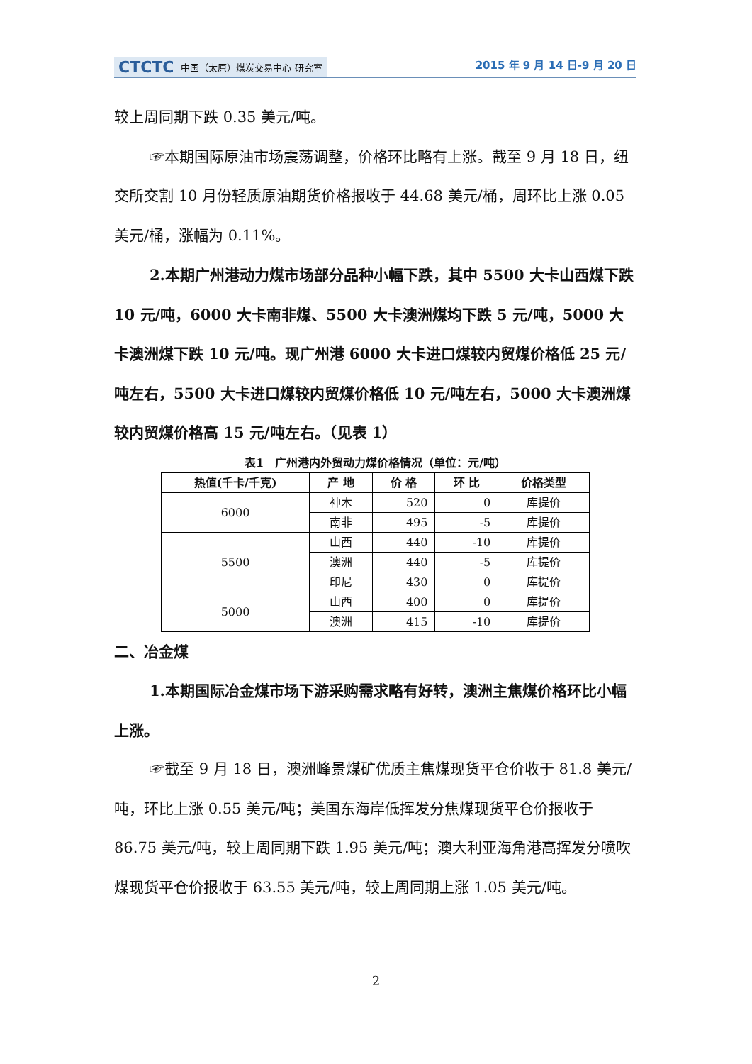CTCTC 中国（太原）煤炭交易中心 研究室
2015 年 9 月 14 日-9 月 20 日
较上周同期下跌 0.35 美元/吨。
☞本期国际原油市场震荡调整，价格环比略有上涨。截至 9 月 18 日，纽交所交割 10 月份轻质原油期货价格报收于 44.68 美元/桶，周环比上涨 0.05 美元/桶，涨幅为 0.11%。
2.本期广州港动力煤市场部分品种小幅下跌，其中 5500 大卡山西煤下跌 10 元/吨，6000 大卡南非煤、5500 大卡澳洲煤均下跌 5 元/吨，5000 大卡澳洲煤下跌 10 元/吨。现广州港 6000 大卡进口煤较内贸煤价格低 25 元/吨左右，5500 大卡进口煤较内贸煤价格低 10 元/吨左右，5000 大卡澳洲煤较内贸煤价格高 15 元/吨左右。（见表 1）
表1　广州港内外贸动力煤价格情况（单位：元/吨）
| 热值(千卡/千克) | 产 地 | 价 格 | 环 比 | 价格类型 |
| --- | --- | --- | --- | --- |
| 6000 | 神木 | 520 | 0 | 库提价 |
| | 南非 | 495 | -5 | 库提价 |
| 5500 | 山西 | 440 | -10 | 库提价 |
| | 澳洲 | 440 | -5 | 库提价 |
| | 印尼 | 430 | 0 | 库提价 |
| 5000 | 山西 | 400 | 0 | 库提价 |
| | 澳洲 | 415 | -10 | 库提价 |
二、冶金煤
1.本期国际冶金煤市场下游采购需求略有好转，澳洲主焦煤价格环比小幅上涨。
☞截至 9 月 18 日，澳洲峰景煤矿优质主焦煤现货平仓价收于 81.8 美元/吨，环比上涨 0.55 美元/吨；美国东海岸低挥发分焦煤现货平仓价报收于 86.75 美元/吨，较上周同期下跌 1.95 美元/吨；澳大利亚海角港高挥发分喷吹煤现货平仓价报收于 63.55 美元/吨，较上周同期上涨 1.05 美元/吨。
2